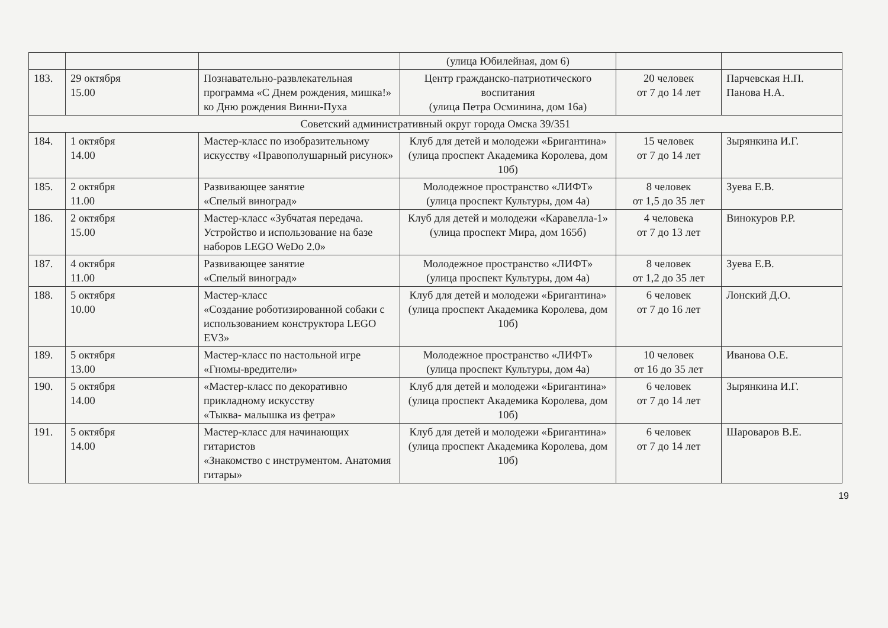| | | | (улица Юбилейная, дом 6) | | |
| 183. | 29 октября 15.00 | Познавательно-развлекательная программа «С Днем рождения, мишка!» ко Дню рождения Винни-Пуха | Центр гражданско-патриотического воспитания (улица Петра Осминина, дом 16а) | 20 человек от 7 до 14 лет | Парчевская Н.П. Панова Н.А. |
| Советский административный округ города Омска 39/351 | | | | | |
| 184. | 1 октября 14.00 | Мастер-класс по изобразительному искусству «Правополушарный рисунок» | Клуб для детей и молодежи «Бригантина» (улица проспект Академика Королева, дом 10б) | 15 человек от 7 до 14 лет | Зырянкина И.Г. |
| 185. | 2 октября 11.00 | Развивающее занятие «Спелый виноград» | Молодежное пространство «ЛИФТ» (улица проспект Культуры, дом 4а) | 8 человек от 1,5 до 35 лет | Зуева Е.В. |
| 186. | 2 октября 15.00 | Мастер-класс «Зубчатая передача. Устройство и использование на базе наборов LEGO WeDo 2.0» | Клуб для детей и молодежи «Каравелла-1» (улица проспект Мира, дом 165б) | 4 человека от 7 до 13 лет | Винокуров Р.Р. |
| 187. | 4 октября 11.00 | Развивающее занятие «Спелый виноград» | Молодежное пространство «ЛИФТ» (улица проспект Культуры, дом 4а) | 8 человек от 1,2 до 35 лет | Зуева Е.В. |
| 188. | 5 октября 10.00 | Мастер-класс «Создание роботизированной собаки с использованием конструктора LEGO EV3» | Клуб для детей и молодежи «Бригантина» (улица проспект Академика Королева, дом 10б) | 6 человек от 7 до 16 лет | Лонский Д.О. |
| 189. | 5 октября 13.00 | Мастер-класс по настольной игре «Гномы-вредители» | Молодежное пространство «ЛИФТ» (улица проспект Культуры, дом 4а) | 10 человек от 16 до 35 лет | Иванова О.Е. |
| 190. | 5 октября 14.00 | «Мастер-класс по декоративно прикладному искусству «Тыква- малышка из фетра» | Клуб для детей и молодежи «Бригантина» (улица проспект Академика Королева, дом 10б) | 6 человек от 7 до 14 лет | Зырянкина И.Г. |
| 191. | 5 октября 14.00 | Мастер-класс для начинающих гитаристов «Знакомство с инструментом. Анатомия гитары» | Клуб для детей и молодежи «Бригантина» (улица проспект Академика Королева, дом 10б) | 6 человек от 7 до 14 лет | Шароваров В.Е. |
19